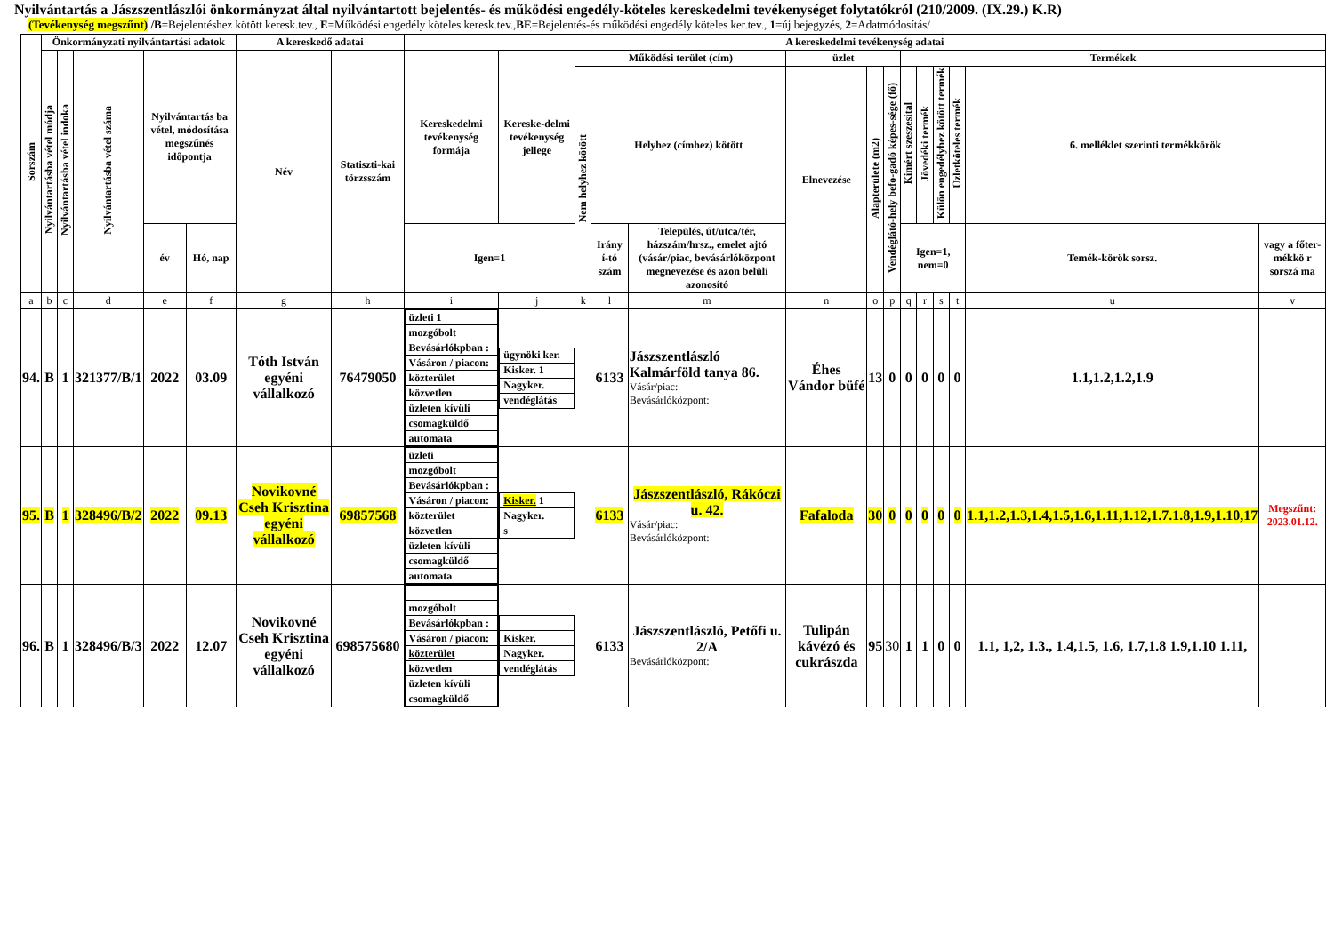Nyilvántartás a Jászszentlászlói önkormányzat által nyilvántartott bejelentés- és működési engedély-köteles kereskedelmi tevékenységet folytatókról (210/2009. (IX.29.) K.R)
(Tevékenység megszűnt) /B=Bejelentéshez kötött keresk.tev., E=Működési engedély köteles keresk.tev.,BE=Bejelentés-és működési engedély köteles ker.tev., 1=új bejegyzés, 2=Adatmódosítás/
| Sorszám | Önkormányzati nyilvántartási adatok | | | | | A kereskedő adatai | | A kereskedelmi tevékenység adatai | | | | | | | | | | | | | |
| --- | --- | --- | --- | --- | --- | --- | --- | --- | --- | --- | --- | --- | --- | --- | --- | --- | --- | --- | --- | --- | --- |
| | Nyilvántartásba vétel módja | Nyilvántartásba vétel indoka | Nyilvántartásba vétel száma | Nyilvántartás ba vétel, módosítása megszűnés időpontja | | Név | Statiszti-kai törzsszám | Kereskedelmi tevékenység formája | Kereske-delmi tevékenység jellege | Működési terület (cím) | | | üzlet | | | Termékek | | | | | |
| | | | | | | | | | | Nem helyhez kötött | Helyhez (címhez) kötött | | Elnevezése | Alapterülete (m2) | Vendéglátó-hely befo-gadó képes-sége (fő) | Kimért szeszesital | Jövedéki termék | Külön engedélyhez kötött termék | Üzletköteles termék | 6. melléklet szerinti termékkörök | |
| | | | | év | Hó, nap | | | Igen=1 | | | Irány í-tó szám | Település, út/utca/tér, házszám/hrsz., emelet ajtó (vásár/piac, bevásárlóközpont megnevezése és azon belüli azonosító | | | | Igen=1, nem=0 | | | | Temék-körök sorsz. | vagy a főter-mékkö r sorszá ma |
| a | b | c | d | e | f | g | h | i | j | k | l | m | n | o | p | q | r | s | t | u | v |
| 94. | B | 1 | 321377/B/1 | 2022 | 03.09 | Tóth István egyéni vállalkozó | 76479050 | / üzleti 1 / / mozgóbolt / / Bevásárlókpban : / / Vásáron / piacon: / / közterület / / közvetlen / / üzleten kívüli / / csomagküldő / / automata / | / ügynöki ker. / / Kisker. 1 / / Nagyker. / / vendéglátás / | | 6133 | Jászszentlászló Kalmárföld tanya 86. Vásár/piac: Bevásárlóközpont: | Éhes Vándor büfé | 13 | 0 | 0 | 0 | 0 | 0 | 1.1,1.2,1.2,1.9 | |
| 95. | B | 1 | 328496/B/2 | 2022 | 09.13 | Novikovné Cseh Krisztina egyéni vállalkozó | 69857568 | / üzleti / / mozgóbolt / / Bevásárlókpban : / / Vásáron / piacon: / / közterület / / közvetlen / / üzleten kívüli / / csomagküldő / / automata / | / Kisker. 1 / / Nagyker. / / s / | | 6133 | Jászszentlászló, Rákóczi u. 42. Vásár/piac: Bevásárlóközpont: | Fafaloda | 30 | 0 | 0 | 0 | 0 | 0 | 1.1,1.2,1.3,1.4,1.5,1.6,1.11,1.12,1.7.1.8,1.9,1.10,17 | Megszűnt: 2023.01.12. |
| 96. | B | 1 | 328496/B/3 | 2022 | 12.07 | Novikovné Cseh Krisztina egyéni vállalkozó | 698575680 | / mozgóbolt / / Bevásárlókpban : / / Vásáron / piacon: / / közterület / / közvetlen / / üzleten kívüli / / csomagküldő / | / Kisker. / / Nagyker. / / vendéglátás / | | 6133 | Jászszentlászló, Petőfi u. 2/A Bevásárlóközpont: | Tulipán kávézó és cukrászda | 95 | 30 | 1 | 1 | 0 | 0 | 1.1, 1,2, 1.3., 1.4,1.5, 1.6, 1.7,1.8 1.9,1.10 1.11, | |